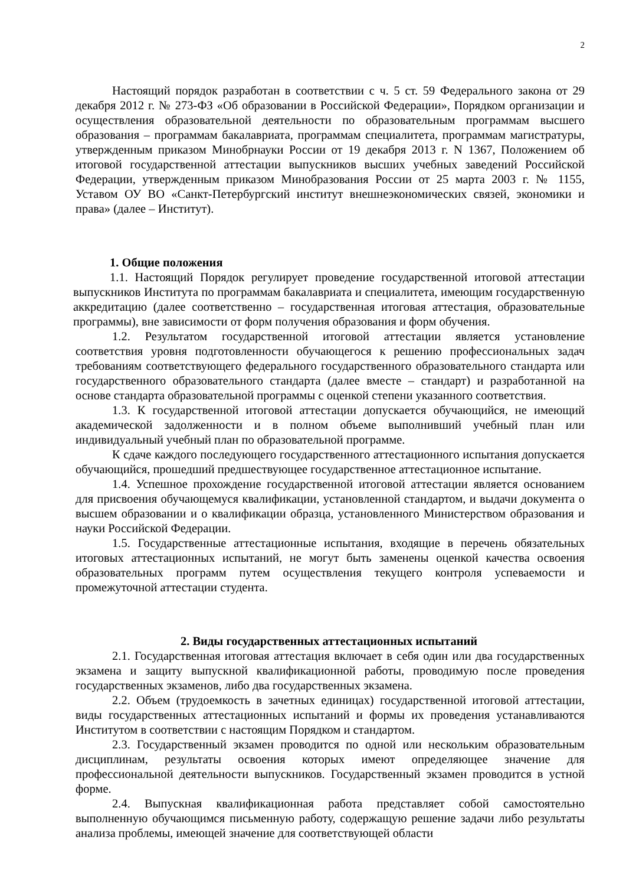2
Настоящий порядок разработан в соответствии с ч. 5 ст. 59 Федерального закона от 29 декабря 2012 г. № 273-ФЗ «Об образовании в Российской Федерации», Порядком организации и осуществления образовательной деятельности по образовательным программам высшего образования – программам бакалавриата, программам специалитета, программам магистратуры, утвержденным приказом Минобрнауки России от 19 декабря 2013 г. N 1367, Положением об итоговой государственной аттестации выпускников высших учебных заведений Российской Федерации, утвержденным приказом Минобразования России от 25 марта 2003 г. № 1155, Уставом ОУ ВО «Санкт-Петербургский институт внешнеэкономических связей, экономики и права» (далее – Институт).
1. Общие положения
1.1. Настоящий Порядок регулирует проведение государственной итоговой аттестации выпускников Института по программам бакалавриата и специалитета, имеющим государственную аккредитацию (далее соответственно – государственная итоговая аттестация, образовательные программы), вне зависимости от форм получения образования и форм обучения.
1.2. Результатом государственной итоговой аттестации является установление соответствия уровня подготовленности обучающегося к решению профессиональных задач требованиям соответствующего федерального государственного образовательного стандарта или государственного образовательного стандарта (далее вместе – стандарт) и разработанной на основе стандарта образовательной программы с оценкой степени указанного соответствия.
1.3. К государственной итоговой аттестации допускается обучающийся, не имеющий академической задолженности и в полном объеме выполнивший учебный план или индивидуальный учебный план по образовательной программе.
К сдаче каждого последующего государственного аттестационного испытания допускается обучающийся, прошедший предшествующее государственное аттестационное испытание.
1.4. Успешное прохождение государственной итоговой аттестации является основанием для присвоения обучающемуся квалификации, установленной стандартом, и выдачи документа о высшем образовании и о квалификации образца, установленного Министерством образования и науки Российской Федерации.
1.5. Государственные аттестационные испытания, входящие в перечень обязательных итоговых аттестационных испытаний, не могут быть заменены оценкой качества освоения образовательных программ путем осуществления текущего контроля успеваемости и промежуточной аттестации студента.
2. Виды государственных аттестационных испытаний
2.1. Государственная итоговая аттестация включает в себя один или два государственных экзамена и защиту выпускной квалификационной работы, проводимую после проведения государственных экзаменов, либо два государственных экзамена.
2.2. Объем (трудоемкость в зачетных единицах) государственной итоговой аттестации, виды государственных аттестационных испытаний и формы их проведения устанавливаются Институтом в соответствии с настоящим Порядком и стандартом.
2.3. Государственный экзамен проводится по одной или нескольким образовательным дисциплинам, результаты освоения которых имеют определяющее значение для профессиональной деятельности выпускников. Государственный экзамен проводится в устной форме.
2.4. Выпускная квалификационная работа представляет собой самостоятельно выполненную обучающимся письменную работу, содержащую решение задачи либо результаты анализа проблемы, имеющей значение для соответствующей области